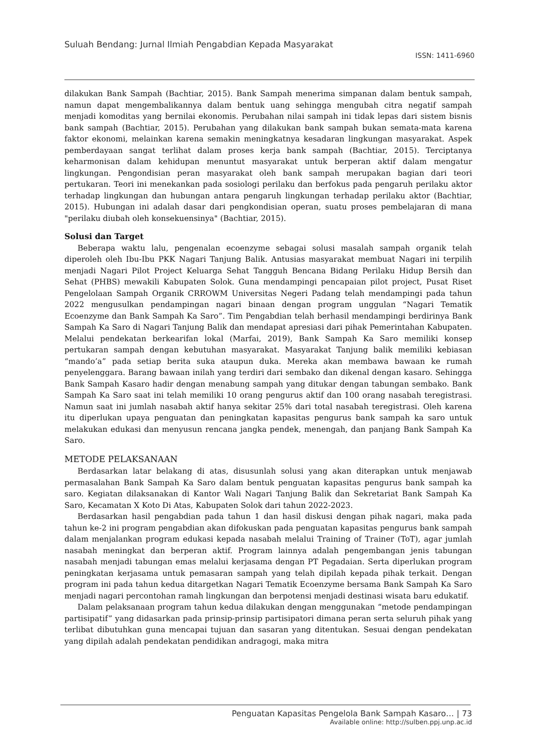Suluah Bendang: Jurnal Ilmiah Pengabdian Kepada Masyarakat
ISSN: 1411-6960
dilakukan Bank Sampah (Bachtiar, 2015). Bank Sampah menerima simpanan dalam bentuk sampah, namun dapat mengembalikannya dalam bentuk uang sehingga mengubah citra negatif sampah menjadi komoditas yang bernilai ekonomis. Perubahan nilai sampah ini tidak lepas dari sistem bisnis bank sampah (Bachtiar, 2015). Perubahan yang dilakukan bank sampah bukan semata-mata karena faktor ekonomi, melainkan karena semakin meningkatnya kesadaran lingkungan masyarakat. Aspek pemberdayaan sangat terlihat dalam proses kerja bank sampah (Bachtiar, 2015). Terciptanya keharmonisan dalam kehidupan menuntut masyarakat untuk berperan aktif dalam mengatur lingkungan. Pengondisian peran masyarakat oleh bank sampah merupakan bagian dari teori pertukaran. Teori ini menekankan pada sosiologi perilaku dan berfokus pada pengaruh perilaku aktor terhadap lingkungan dan hubungan antara pengaruh lingkungan terhadap perilaku aktor (Bachtiar, 2015). Hubungan ini adalah dasar dari pengkondisian operan, suatu proses pembelajaran di mana "perilaku diubah oleh konsekuensinya" (Bachtiar, 2015).
Solusi dan Target
Beberapa waktu lalu, pengenalan ecoenzyme sebagai solusi masalah sampah organik telah diperoleh oleh Ibu-Ibu PKK Nagari Tanjung Balik. Antusias masyarakat membuat Nagari ini terpilih menjadi Nagari Pilot Project Keluarga Sehat Tangguh Bencana Bidang Perilaku Hidup Bersih dan Sehat (PHBS) mewakili Kabupaten Solok. Guna mendampingi pencapaian pilot project, Pusat Riset Pengelolaan Sampah Organik CRROWM Universitas Negeri Padang telah mendampingi pada tahun 2022 mengusulkan pendampingan nagari binaan dengan program unggulan “Nagari Tematik Ecoenzyme dan Bank Sampah Ka Saro”. Tim Pengabdian telah berhasil mendampingi berdirinya Bank Sampah Ka Saro di Nagari Tanjung Balik dan mendapat apresiasi dari pihak Pemerintahan Kabupaten. Melalui pendekatan berkearifan lokal (Marfai, 2019), Bank Sampah Ka Saro memiliki konsep pertukaran sampah dengan kebutuhan masyarakat. Masyarakat Tanjung balik memiliki kebiasan “mando’a” pada setiap berita suka ataupun duka. Mereka akan membawa bawaan ke rumah penyelenggara. Barang bawaan inilah yang terdiri dari sembako dan dikenal dengan kasaro. Sehingga Bank Sampah Kasaro hadir dengan menabung sampah yang ditukar dengan tabungan sembako. Bank Sampah Ka Saro saat ini telah memiliki 10 orang pengurus aktif dan 100 orang nasabah teregistrasi. Namun saat ini jumlah nasabah aktif hanya sekitar 25% dari total nasabah teregistrasi. Oleh karena itu diperlukan upaya penguatan dan peningkatan kapasitas pengurus bank sampah ka saro untuk melakukan edukasi dan menyusun rencana jangka pendek, menengah, dan panjang Bank Sampah Ka Saro.
METODE PELAKSANAAN
Berdasarkan latar belakang di atas, disusunlah solusi yang akan diterapkan untuk menjawab permasalahan Bank Sampah Ka Saro dalam bentuk penguatan kapasitas pengurus bank sampah ka saro. Kegiatan dilaksanakan di Kantor Wali Nagari Tanjung Balik dan Sekretariat Bank Sampah Ka Saro, Kecamatan X Koto Di Atas, Kabupaten Solok dari tahun 2022-2023.
Berdasarkan hasil pengabdian pada tahun 1 dan hasil diskusi dengan pihak nagari, maka pada tahun ke-2 ini program pengabdian akan difokuskan pada penguatan kapasitas pengurus bank sampah dalam menjalankan program edukasi kepada nasabah melalui Training of Trainer (ToT), agar jumlah nasabah meningkat dan berperan aktif. Program lainnya adalah pengembangan jenis tabungan nasabah menjadi tabungan emas melalui kerjasama dengan PT Pegadaian. Serta diperlukan program peningkatan kerjasama untuk pemasaran sampah yang telah dipilah kepada pihak terkait. Dengan program ini pada tahun kedua ditargetkan Nagari Tematik Ecoenzyme bersama Bank Sampah Ka Saro menjadi nagari percontohan ramah lingkungan dan berpotensi menjadi destinasi wisata baru edukatif.
Dalam pelaksanaan program tahun kedua dilakukan dengan menggunakan “metode pendampingan partisipatif” yang didasarkan pada prinsip-prinsip partisipatori dimana peran serta seluruh pihak yang terlibat dibutuhkan guna mencapai tujuan dan sasaran yang ditentukan. Sesuai dengan pendekatan yang dipilah adalah pendekatan pendidikan andragogi, maka mitra
Penguatan Kapasitas Pengelola Bank Sampah Kasaro… | 73
Available online: http://sulben.ppj.unp.ac.id